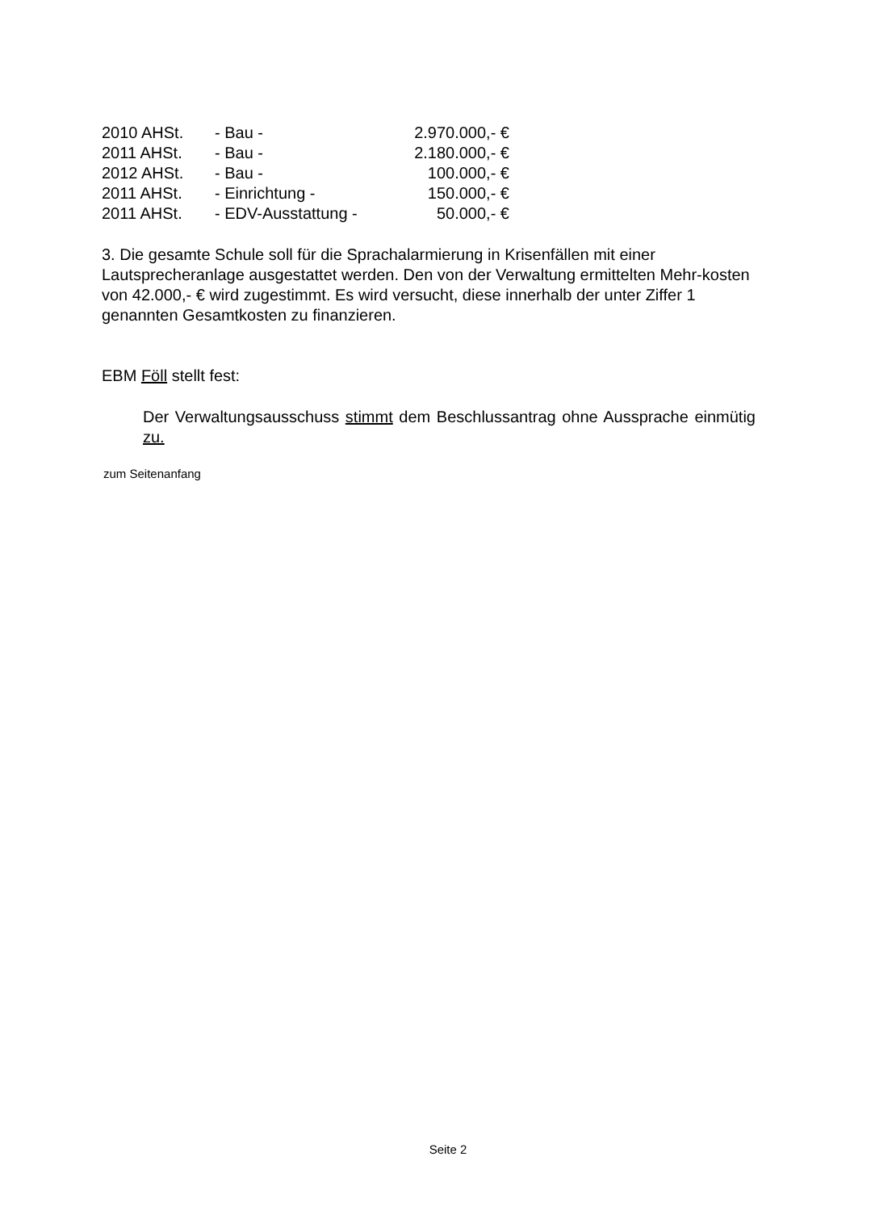| 2010 AHSt. | - Bau - | 2.970.000,- € |
| 2011 AHSt. | - Bau - | 2.180.000,- € |
| 2012 AHSt. | - Bau - | 100.000,- € |
| 2011 AHSt. | - Einrichtung - | 150.000,- € |
| 2011 AHSt. | - EDV-Ausstattung - | 50.000,- € |
3. Die gesamte Schule soll für die Sprachalarmierung in Krisenfällen mit einer Lautsprecheranlage ausgestattet werden. Den von der Verwaltung ermittelten Mehr-kosten von 42.000,- € wird zugestimmt. Es wird versucht, diese innerhalb der unter Ziffer 1 genannten Gesamtkosten zu finanzieren.
EBM Föll stellt fest:
Der Verwaltungsausschuss stimmt dem Beschlussantrag ohne Aussprache einmütig zu.
zum Seitenanfang
Seite 2